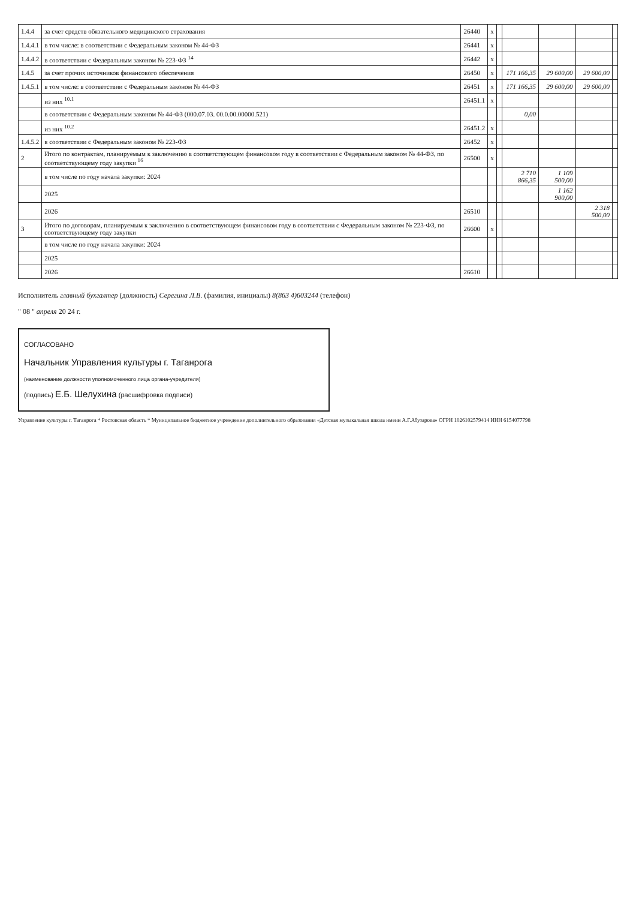| 1.4.4 | за счет средств обязательного медицинского страхования | 26440 | x | | | | | |
| 1.4.4.1 | в том числе: в соответствии с Федеральным законом № 44-ФЗ | 26441 | x | | | | | |
| 1.4.4.2 | в соответствии с Федеральным законом № 223-ФЗ <sup>14</sup> | 26442 | x | | | | | |
| 1.4.5 | за счет прочих источников финансового обеспечения | 26450 | x | | 171 166,35 | 29 600,00 | 29 600,00 | |
| 1.4.5.1 | в том числе: в соответствии с Федеральным законом № 44-ФЗ | 26451 | x | | 171 166,35 | 29 600,00 | 29 600,00 | |
| | из них <sup>10.1</sup> | 26451.1 | x | | | | | |
| | в соответствии с Федеральным законом № 44-ФЗ (000.07.03. 00.0.00.00000.521) | | | | 0,00 | | | |
| | из них <sup>10.2</sup> | 26451.2 | x | | | | | |
| 1.4.5.2 | в соответствии с Федеральным законом № 223-ФЗ | 26452 | x | | | | | |
| 2 | Итого по контрактам, планируемым к заключению в соответствующем финансовом году в соответствии с Федеральным законом № 44-ФЗ, по соответствующему году закупки <sup>16</sup> | 26500 | x | | | | | |
| | в том числе по году начала закупки: 2024 | | | | 2 710 866,35 | 1 109 500,00 | | |
| | 2025 | | | | | 1 162 900,00 | | |
| | 2026 | 26510 | | | | | 2 318 500,00 | |
| 3 | Итого по договорам, планируемым к заключению в соответствующем финансовом году в соответствии с Федеральным законом № 223-ФЗ, по соответствующему году закупки | 26600 | x | | | | | |
| | в том числе по году начала закупки: 2024 | | | | | | | |
| | 2025 | | | | | | | |
| | 2026 | 26610 | | | | | | |
Исполнитель главный бухгалтер (должность) Серегина Л.В. (фамилия, инициалы) 8(863 4)603244 (телефон)
" 08 " апреля 20 24 г.
СОГЛАСОВАНО
Начальник Управления культуры г. Таганрога
(наименование должности уполномоченного лица органа-учредителя)
(подпись) Е.Б. Шелухина (расшифровка подписи)
Управление культуры г. Таганрога * Ростовская область * Муниципальное бюджетное учреждение дополнительного образования «Детская музыкальная школа имени А.Г.Абузарова» ОГРН 1026102579414 ИНН 6154077798